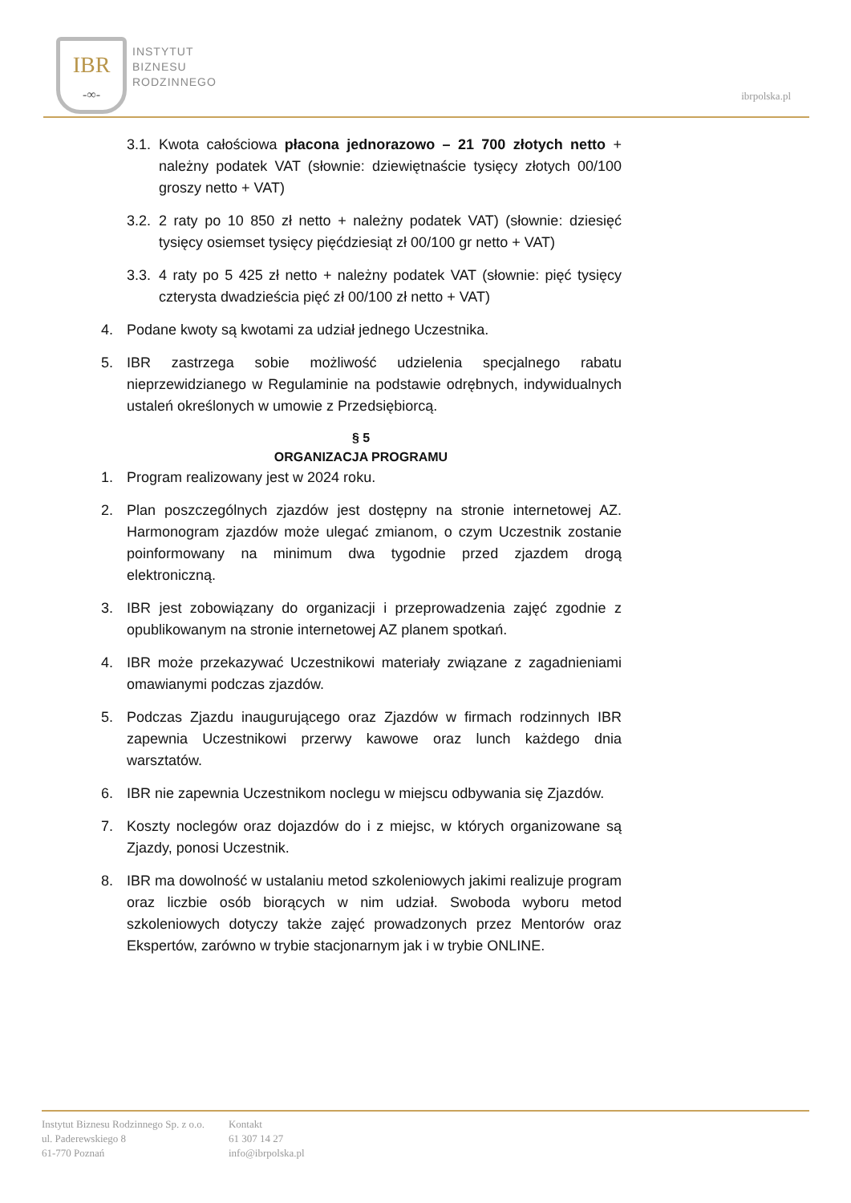IBR
-∞-
INSTYTUT
BIZNESU
RODZINNEGO
ibrpolska.pl
3.1. Kwota całościowa płacona jednorazowo – 21 700 złotych netto + należny podatek VAT (słownie: dziewiętnaście tysięcy złotych 00/100 groszy netto + VAT)
3.2. 2 raty po 10 850 zł netto + należny podatek VAT) (słownie: dziesięć tysięcy osiemset tysięcy pięćdziesiąt zł 00/100 gr netto + VAT)
3.3. 4 raty po 5 425 zł netto + należny podatek VAT (słownie: pięć tysięcy czterysta dwadzieścia pięć zł 00/100 zł netto + VAT)
4. Podane kwoty są kwotami za udział jednego Uczestnika.
5. IBR zastrzega sobie możliwość udzielenia specjalnego rabatu nieprzewidzianego w Regulaminie na podstawie odrębnych, indywidualnych ustaleń określonych w umowie z Przedsiębiorcą.
§ 5
ORGANIZACJA PROGRAMU
1. Program realizowany jest w 2024 roku.
2. Plan poszczególnych zjazdów jest dostępny na stronie internetowej AZ. Harmonogram zjazdów może ulegać zmianom, o czym Uczestnik zostanie poinformowany na minimum dwa tygodnie przed zjazdem drogą elektroniczną.
3. IBR jest zobowiązany do organizacji i przeprowadzenia zajęć zgodnie z opublikowanym na stronie internetowej AZ planem spotkań.
4. IBR może przekazywać Uczestnikowi materiały związane z zagadnieniami omawianymi podczas zjazdów.
5. Podczas Zjazdu inaugurującego oraz Zjazdów w firmach rodzinnych IBR zapewnia Uczestnikowi przerwy kawowe oraz lunch każdego dnia warsztatów.
6. IBR nie zapewnia Uczestnikom noclegu w miejscu odbywania się Zjazdów.
7. Koszty noclegów oraz dojazdów do i z miejsc, w których organizowane są Zjazdy, ponosi Uczestnik.
8. IBR ma dowolność w ustalaniu metod szkoleniowych jakimi realizuje program oraz liczbie osób biorących w nim udział. Swoboda wyboru metod szkoleniowych dotyczy także zajęć prowadzonych przez Mentorów oraz Ekspertów, zarówno w trybie stacjonarnym jak i w trybie ONLINE.
Instytut Biznesu Rodzinnego Sp. z o.o.
ul. Paderewskiego 8
61-770 Poznań
Kontakt
61 307 14 27
info@ibrpolska.pl